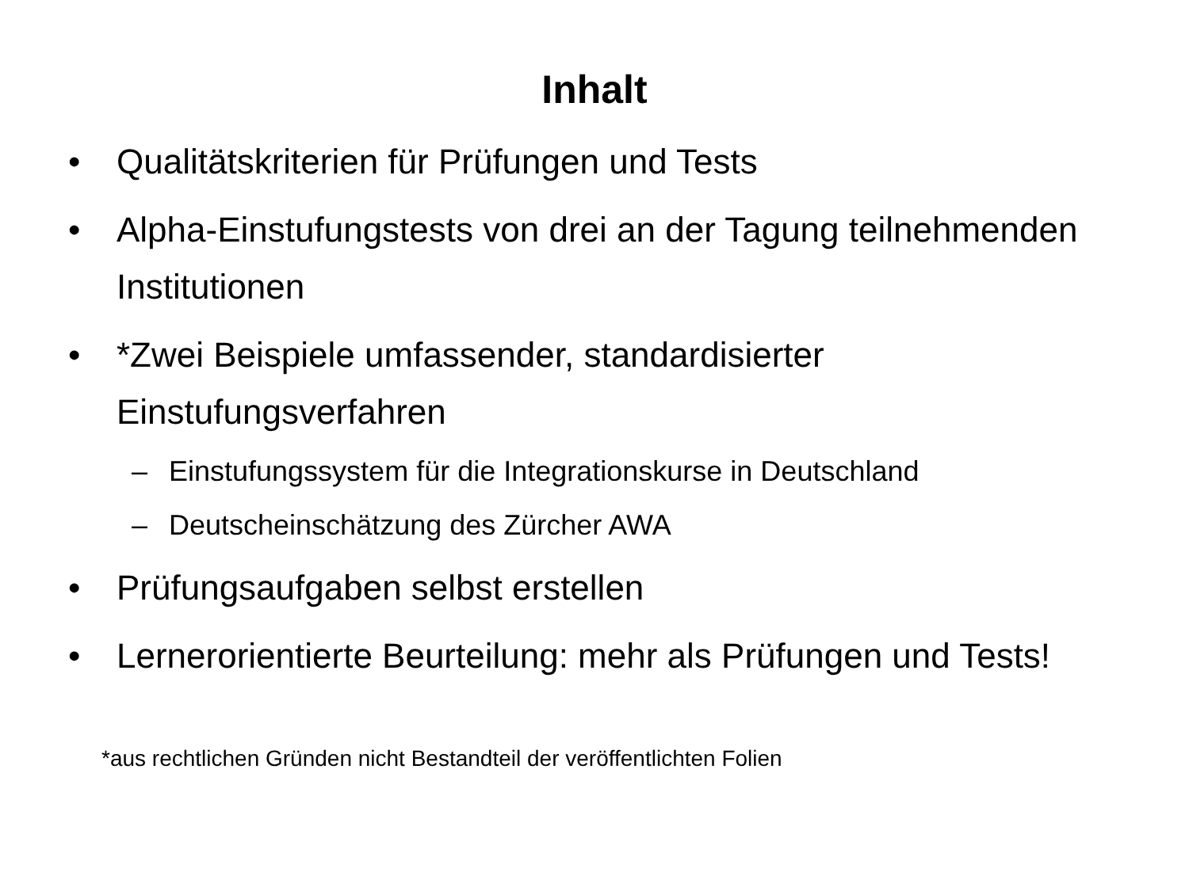Inhalt
• Qualitätskriterien für Prüfungen und Tests
• Alpha-Einstufungstests von drei an der Tagung teilnehmenden Institutionen
• *Zwei Beispiele umfassender, standardisierter Einstufungsverfahren
– Einstufungssystem für die Integrationskurse in Deutschland
– Deutscheinschätzung des Zürcher AWA
• Prüfungsaufgaben selbst erstellen
• Lernerorientierte Beurteilung: mehr als Prüfungen und Tests!
*aus rechtlichen Gründen nicht Bestandteil der veröffentlichten Folien